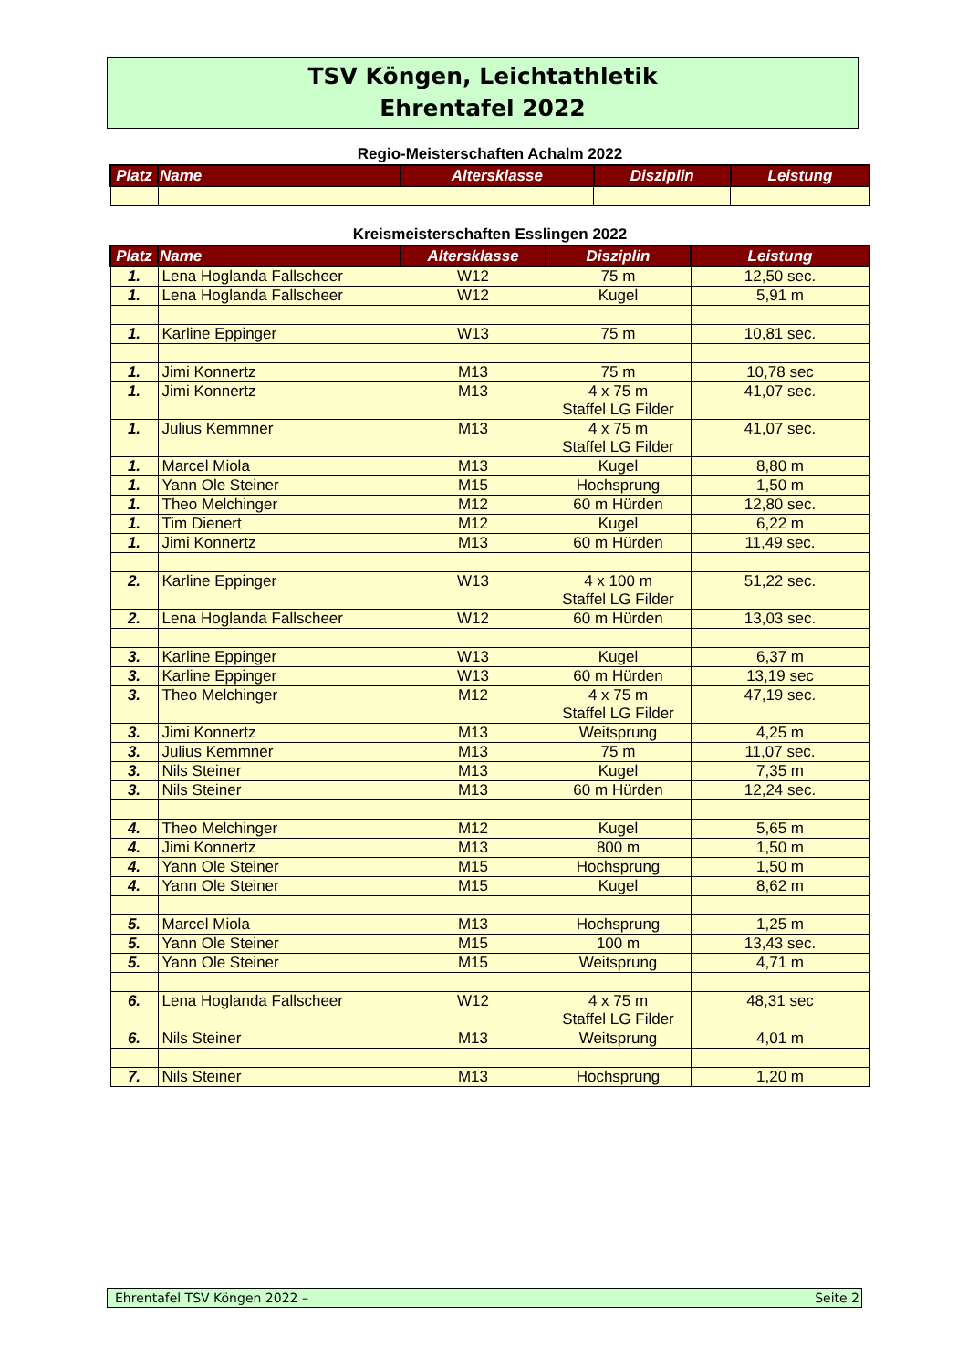TSV Köngen, Leichtathletik
Ehrentafel 2022
Regio-Meisterschaften Achalm 2022
| Platz | Name | Altersklasse | Disziplin | Leistung |
| --- | --- | --- | --- | --- |
Kreismeisterschaften Esslingen 2022
| Platz | Name | Altersklasse | Disziplin | Leistung |
| --- | --- | --- | --- | --- |
| 1. | Lena Hoglanda Fallscheer | W12 | 75 m | 12,50 sec. |
| 1. | Lena Hoglanda Fallscheer | W12 | Kugel | 5,91 m |
| 1. | Karline Eppinger | W13 | 75 m | 10,81 sec. |
| 1. | Jimi Konnertz | M13 | 75 m | 10,78 sec |
| 1. | Jimi Konnertz | M13 | 4 x 75 m Staffel LG Filder | 41,07 sec. |
| 1. | Julius Kemmner | M13 | 4 x 75 m Staffel LG Filder | 41,07 sec. |
| 1. | Marcel Miola | M13 | Kugel | 8,80 m |
| 1. | Yann Ole Steiner | M15 | Hochsprung | 1,50 m |
| 1. | Theo Melchinger | M12 | 60 m Hürden | 12,80 sec. |
| 1. | Tim Dienert | M12 | Kugel | 6,22 m |
| 1. | Jimi Konnertz | M13 | 60 m Hürden | 11,49 sec. |
| 2. | Karline Eppinger | W13 | 4 x 100 m Staffel LG Filder | 51,22 sec. |
| 2. | Lena Hoglanda Fallscheer | W12 | 60 m Hürden | 13,03 sec. |
| 3. | Karline Eppinger | W13 | Kugel | 6,37 m |
| 3. | Karline Eppinger | W13 | 60 m Hürden | 13,19 sec |
| 3. | Theo Melchinger | M12 | 4 x 75 m Staffel LG Filder | 47,19 sec. |
| 3. | Jimi Konnertz | M13 | Weitsprung | 4,25 m |
| 3. | Julius Kemmner | M13 | 75 m | 11,07 sec. |
| 3. | Nils Steiner | M13 | Kugel | 7,35 m |
| 3. | Nils Steiner | M13 | 60 m Hürden | 12,24 sec. |
| 4. | Theo Melchinger | M12 | Kugel | 5,65 m |
| 4. | Jimi Konnertz | M13 | 800 m | 1,50 m |
| 4. | Yann Ole Steiner | M15 | Hochsprung | 1,50 m |
| 4. | Yann Ole Steiner | M15 | Kugel | 8,62 m |
| 5. | Marcel Miola | M13 | Hochsprung | 1,25 m |
| 5. | Yann Ole Steiner | M15 | 100 m | 13,43 sec. |
| 5. | Yann Ole Steiner | M15 | Weitsprung | 4,71 m |
| 6. | Lena Hoglanda Fallscheer | W12 | 4 x 75 m Staffel LG Filder | 48,31 sec |
| 6. | Nils Steiner | M13 | Weitsprung | 4,01 m |
| 7. | Nils Steiner | M13 | Hochsprung | 1,20 m |
Ehrentafel TSV Köngen 2022 – Seite 2